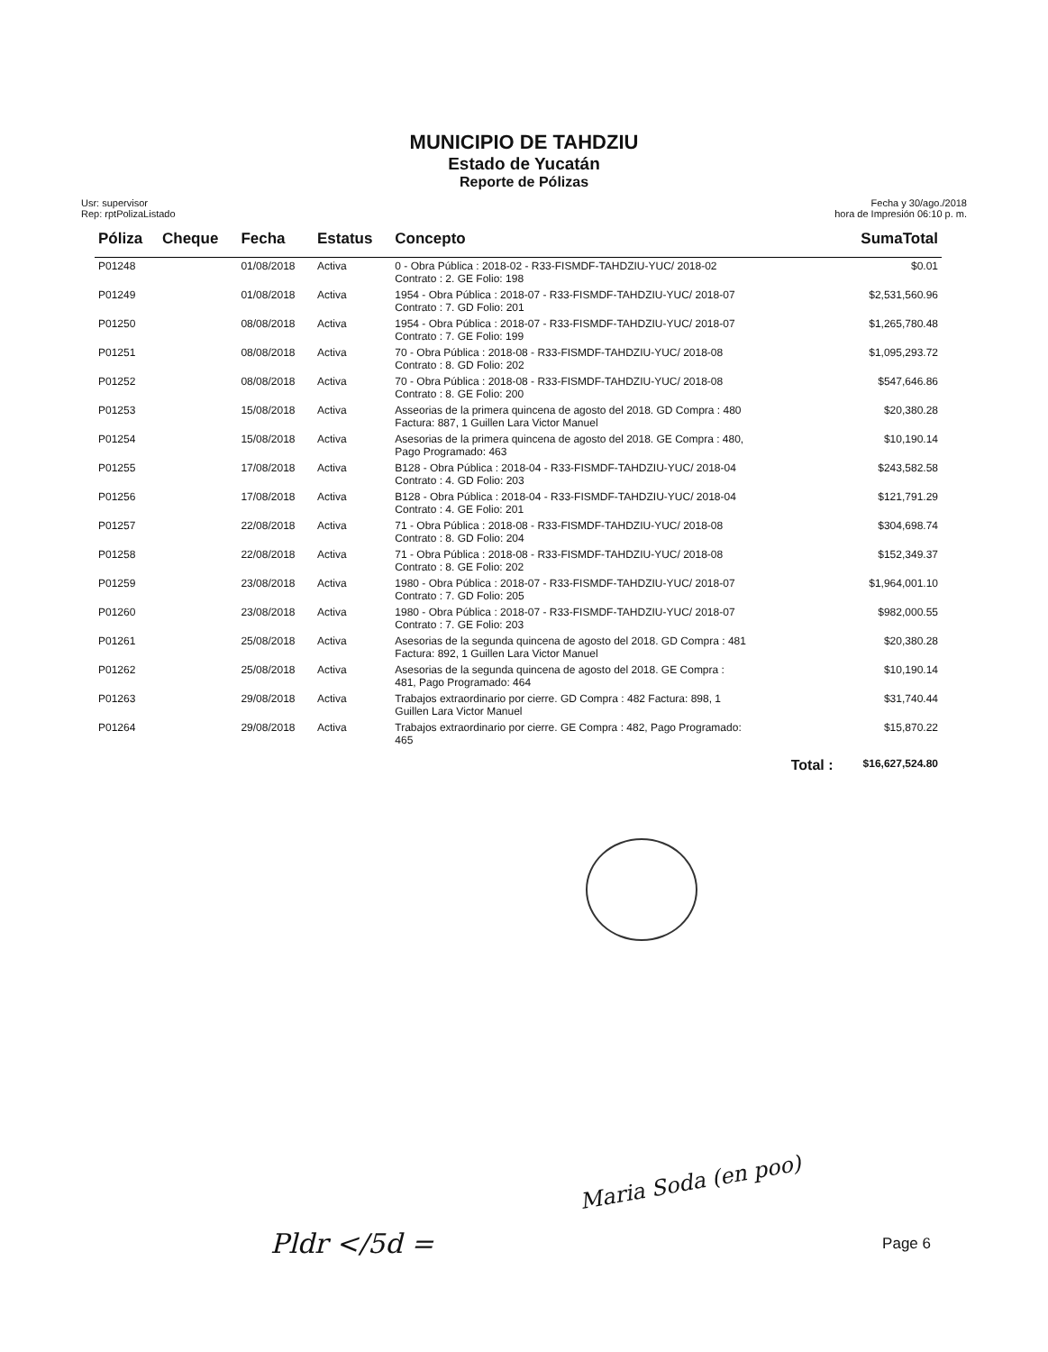MUNICIPIO DE TAHDZIU
Estado de Yucatán
Reporte de Pólizas
Usr: supervisor
Rep: rptPolizaListado
Fecha y 30/ago./2018
hora de Impresión 06:10 p. m.
| Póliza | Cheque | Fecha | Estatus | Concepto | SumaTotal |
| --- | --- | --- | --- | --- | --- |
| P01248 | | 01/08/2018 | Activa | 0 - Obra Pública : 2018-02 - R33-FISMDF-TAHDZIU-YUC/ 2018-02 Contrato : 2. GE Folio: 198 | $0.01 |
| P01249 | | 01/08/2018 | Activa | 1954 - Obra Pública : 2018-07 - R33-FISMDF-TAHDZIU-YUC/ 2018-07 Contrato : 7. GD Folio: 201 | $2,531,560.96 |
| P01250 | | 08/08/2018 | Activa | 1954 - Obra Pública : 2018-07 - R33-FISMDF-TAHDZIU-YUC/ 2018-07 Contrato : 7. GE Folio: 199 | $1,265,780.48 |
| P01251 | | 08/08/2018 | Activa | 70 - Obra Pública : 2018-08 - R33-FISMDF-TAHDZIU-YUC/ 2018-08 Contrato : 8. GD Folio: 202 | $1,095,293.72 |
| P01252 | | 08/08/2018 | Activa | 70 - Obra Pública : 2018-08 - R33-FISMDF-TAHDZIU-YUC/ 2018-08 Contrato : 8. GE Folio: 200 | $547,646.86 |
| P01253 | | 15/08/2018 | Activa | Asseorias de la primera quincena de agosto del 2018. GD Compra : 480 Factura: 887, 1 Guillen Lara Victor Manuel | $20,380.28 |
| P01254 | | 15/08/2018 | Activa | Asesorias de la primera quincena de agosto del 2018. GE Compra : 480, Pago Programado: 463 | $10,190.14 |
| P01255 | | 17/08/2018 | Activa | B128 - Obra Pública : 2018-04 - R33-FISMDF-TAHDZIU-YUC/ 2018-04 Contrato : 4. GD Folio: 203 | $243,582.58 |
| P01256 | | 17/08/2018 | Activa | B128 - Obra Pública : 2018-04 - R33-FISMDF-TAHDZIU-YUC/ 2018-04 Contrato : 4. GE Folio: 201 | $121,791.29 |
| P01257 | | 22/08/2018 | Activa | 71 - Obra Pública : 2018-08 - R33-FISMDF-TAHDZIU-YUC/ 2018-08 Contrato : 8. GD Folio: 204 | $304,698.74 |
| P01258 | | 22/08/2018 | Activa | 71 - Obra Pública : 2018-08 - R33-FISMDF-TAHDZIU-YUC/ 2018-08 Contrato : 8. GE Folio: 202 | $152,349.37 |
| P01259 | | 23/08/2018 | Activa | 1980 - Obra Pública : 2018-07 - R33-FISMDF-TAHDZIU-YUC/ 2018-07 Contrato : 7. GD Folio: 205 | $1,964,001.10 |
| P01260 | | 23/08/2018 | Activa | 1980 - Obra Pública : 2018-07 - R33-FISMDF-TAHDZIU-YUC/ 2018-07 Contrato : 7. GE Folio: 203 | $982,000.55 |
| P01261 | | 25/08/2018 | Activa | Asesorias de la segunda quincena de agosto del 2018. GD Compra : 481 Factura: 892, 1 Guillen Lara Victor Manuel | $20,380.28 |
| P01262 | | 25/08/2018 | Activa | Asesorias de la segunda quincena de agosto del 2018. GE Compra : 481, Pago Programado: 464 | $10,190.14 |
| P01263 | | 29/08/2018 | Activa | Trabajos extraordinario por cierre. GD Compra : 482 Factura: 898, 1 Guillen Lara Victor Manuel | $31,740.44 |
| P01264 | | 29/08/2018 | Activa | Trabajos extraordinario por cierre. GE Compra : 482, Pago Programado: 465 | $15,870.22 |
| Total : | | | | | $16,627,524.80 |
Maria Soda (en poo)
Pldr </5d =
Page 6